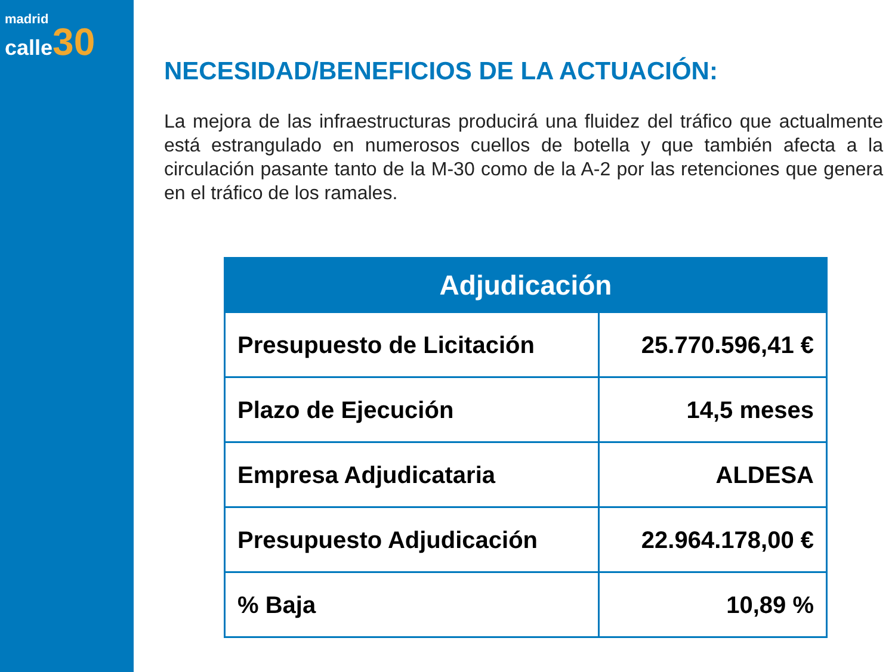madrid
calle 30
NECESIDAD/BENEFICIOS DE LA ACTUACIÓN:
La mejora de las infraestructuras producirá una fluidez del tráfico que actualmente está estrangulado en numerosos cuellos de botella y que también afecta a la circulación pasante tanto de la M-30 como de la A-2 por las retenciones que genera en el tráfico de los ramales.
| Adjudicación | |
| --- | --- |
| Presupuesto de Licitación | 25.770.596,41 € |
| Plazo de Ejecución | 14,5 meses |
| Empresa Adjudicataria | ALDESA |
| Presupuesto Adjudicación | 22.964.178,00 € |
| % Baja | 10,89 % |